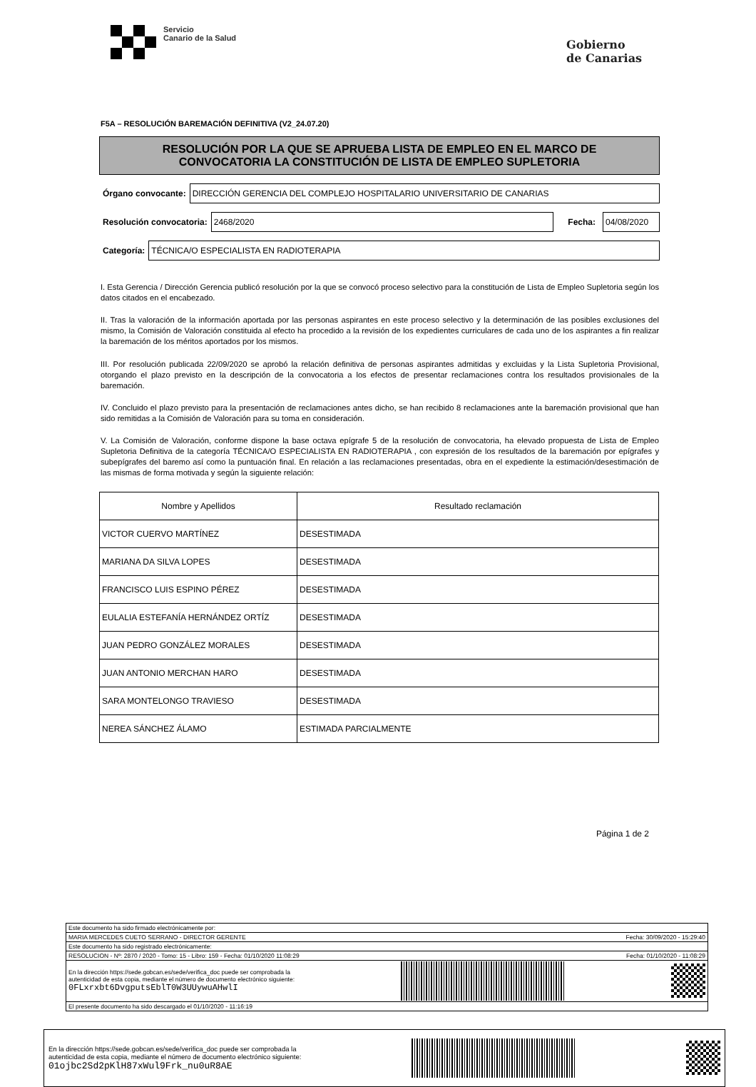Servicio
Canario de la Salud
Gobierno
de Canarias
F5A – RESOLUCIÓN BAREMACIÓN DEFINITIVA (V2_24.07.20)
RESOLUCIÓN POR LA QUE SE APRUEBA LISTA DE EMPLEO EN EL MARCO DE
CONVOCATORIA LA CONSTITUCIÓN DE LISTA DE EMPLEO SUPLETORIA
Órgano convocante:
DIRECCIÓN GERENCIA DEL COMPLEJO HOSPITALARIO UNIVERSITARIO DE CANARIAS
Resolución convocatoria:
2468/2020
Fecha:
04/08/2020
Categoría:
TÉCNICA/O ESPECIALISTA EN RADIOTERAPIA
I. Esta Gerencia / Dirección Gerencia publicó resolución por la que se convocó proceso selectivo para la constitución de Lista de Empleo Supletoria según los datos citados en el encabezado.
II. Tras la valoración de la información aportada por las personas aspirantes en este proceso selectivo y la determinación de las posibles exclusiones del mismo, la Comisión de Valoración constituida al efecto ha procedido a la revisión de los expedientes curriculares de cada uno de los aspirantes a fin realizar la baremación de los méritos aportados por los mismos.
III. Por resolución publicada 22/09/2020 se aprobó la relación definitiva de personas aspirantes admitidas y excluidas y la Lista Supletoria Provisional, otorgando el plazo previsto en la descripción de la convocatoria a los efectos de presentar reclamaciones contra los resultados provisionales de la baremación.
IV. Concluido el plazo previsto para la presentación de reclamaciones antes dicho, se han recibido 8 reclamaciones ante la baremación provisional que han sido remitidas a la Comisión de Valoración para su toma en consideración.
V. La Comisión de Valoración, conforme dispone la base octava epígrafe 5 de la resolución de convocatoria, ha elevado propuesta de Lista de Empleo Supletoria Definitiva de la categoría TÉCNICA/O ESPECIALISTA EN RADIOTERAPIA , con expresión de los resultados de la baremación por epígrafes y subepígrafes del baremo así como la puntuación final. En relación a las reclamaciones presentadas, obra en el expediente la estimación/desestimación de las mismas de forma motivada y según la siguiente relación:
| Nombre y Apellidos | Resultado reclamación |
| --- | --- |
| VICTOR CUERVO MARTÍNEZ | DESESTIMADA |
| MARIANA DA SILVA LOPES | DESESTIMADA |
| FRANCISCO LUIS ESPINO PÉREZ | DESESTIMADA |
| EULALIA ESTEFANÍA HERNÁNDEZ ORTÍZ | DESESTIMADA |
| JUAN PEDRO GONZÁLEZ MORALES | DESESTIMADA |
| JUAN ANTONIO MERCHAN HARO | DESESTIMADA |
| SARA MONTELONGO TRAVIESO | DESESTIMADA |
| NEREA SÁNCHEZ ÁLAMO | ESTIMADA PARCIALMENTE |
Página 1 de 2
Este documento ha sido firmado electrónicamente por:
MARIA MERCEDES CUETO SERRANO - DIRECTOR GERENTE Fecha: 30/09/2020 - 15:29:40
Este documento ha sido registrado electrónicamente:
RESOLUCION - Nº: 2870 / 2020 - Tomo: 15 - Libro: 159 - Fecha: 01/10/2020 11:08:29 Fecha: 01/10/2020 - 11:08:29
En la dirección https://sede.gobcan.es/sede/verifica_doc puede ser comprobada la
autenticidad de esta copia, mediante el número de documento electrónico siguiente:
0FLxrxbt6DvgputsEblT0W3UUywuAHwlI
El presente documento ha sido descargado el 01/10/2020 - 11:16:19
En la dirección https://sede.gobcan.es/sede/verifica_doc puede ser comprobada la
autenticidad de esta copia, mediante el número de documento electrónico siguiente:
01ojbc2Sd2pKlH87xWul9Frk_nu0uR8AE